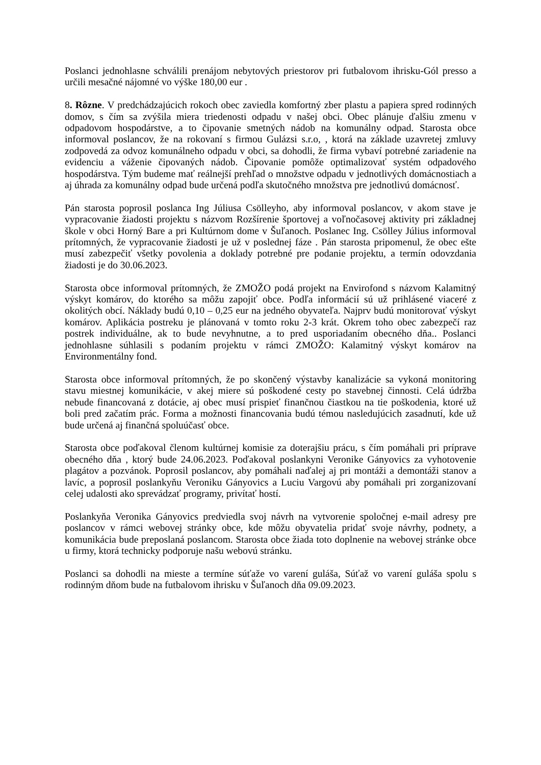Poslanci jednohlasne schválili prenájom nebytových priestorov pri futbalovom ihrisku-Gól presso a určili mesačné nájomné vo výške 180,00 eur .
8. Rôzne. V predchádzajúcich rokoch obec zaviedla komfortný zber plastu a papiera spred rodinných domov, s čím sa zvýšila miera triedenosti odpadu v našej obci. Obec plánuje ďalšiu zmenu v odpadovom hospodárstve, a to čipovanie smetných nádob na komunálny odpad. Starosta obce informoval poslancov, že na rokovaní s firmou Gulázsi s.r.o, , ktorá na základe uzavretej zmluvy zodpovedá za odvoz komunálneho odpadu v obci, sa dohodli, že firma vybaví potrebné zariadenie na evidenciu a váženie čipovaných nádob. Čipovanie pomôže optimalizovať systém odpadového hospodárstva. Tým budeme mať reálnejší prehľad o množstve odpadu v jednotlivých domácnostiach a aj úhrada za komunálny odpad bude určená podľa skutočného množstva pre jednotlivú domácnosť.
Pán starosta poprosil poslanca Ing Júliusa Csölleyho, aby informoval poslancov, v akom stave je vypracovanie žiadosti projektu s názvom Rozšírenie športovej a voľnočasovej aktivity pri základnej škole v obci Horný Bare a pri Kultúrnom dome v Šuľanoch. Poslanec Ing. Csölley Július informoval prítomných, že vypracovanie žiadosti je už v poslednej fáze . Pán starosta pripomenul, že obec ešte musí zabezpečiť všetky povolenia a doklady potrebné pre podanie projektu, a termín odovzdania žiadosti je do 30.06.2023.
Starosta obce informoval prítomných, že ZMOŽO podá projekt na Envirofond s názvom Kalamitný výskyt komárov, do ktorého sa môžu zapojiť obce. Podľa informácií sú už prihlásené viaceré z okolitých obcí. Náklady budú 0,10 – 0,25 eur na jedného obyvateľa. Najprv budú monitorovať výskyt komárov. Aplikácia postreku je plánovaná v tomto roku 2-3 krát. Okrem toho obec zabezpečí raz postrek individuálne, ak to bude nevyhnutne, a to pred usporiadaním obecného dňa.. Poslanci jednohlasne súhlasili s podaním projektu v rámci ZMOŽO: Kalamitný výskyt komárov na Environmentálny fond.
Starosta obce informoval prítomných, že po skončený výstavby kanalizácie sa vykoná monitoring stavu miestnej komunikácie, v akej miere sú poškodené cesty po stavebnej činnosti. Celá údržba nebude financovaná z dotácie, aj obec musí prispieť finančnou čiastkou na tie poškodenia, ktoré už boli pred začatím prác. Forma a možnosti financovania budú témou nasledujúcich zasadnutí, kde už bude určená aj finančná spoluúčasť obce.
Starosta obce poďakoval členom kultúrnej komisie za doterajšiu prácu, s čím pomáhali pri príprave obecného dňa , ktorý bude 24.06.2023. Poďakoval poslankyni Veronike Gányovics za vyhotovenie plagátov a pozvánok. Poprosil poslancov, aby pomáhali naďalej aj pri montáži a demontáži stanov a lavíc, a poprosil poslankyňu Veroniku Gányovics a Luciu Vargovú aby pomáhali pri zorganizovaní celej udalosti ako sprevádzať programy, privítať hostí.
Poslankyňa Veronika Gányovics predviedla svoj návrh na vytvorenie spoločnej e-mail adresy pre poslancov v rámci webovej stránky obce, kde môžu obyvatelia pridať svoje návrhy, podnety, a komunikácia bude preposlaná poslancom. Starosta obce žiada toto doplnenie na webovej stránke obce u firmy, ktorá technicky podporuje našu webovú stránku.
Poslanci sa dohodli na mieste a termíne súťaže vo varení guláša, Súťaž vo varení guláša spolu s rodinným dňom bude na futbalovom ihrisku v Šuľanoch dňa 09.09.2023.